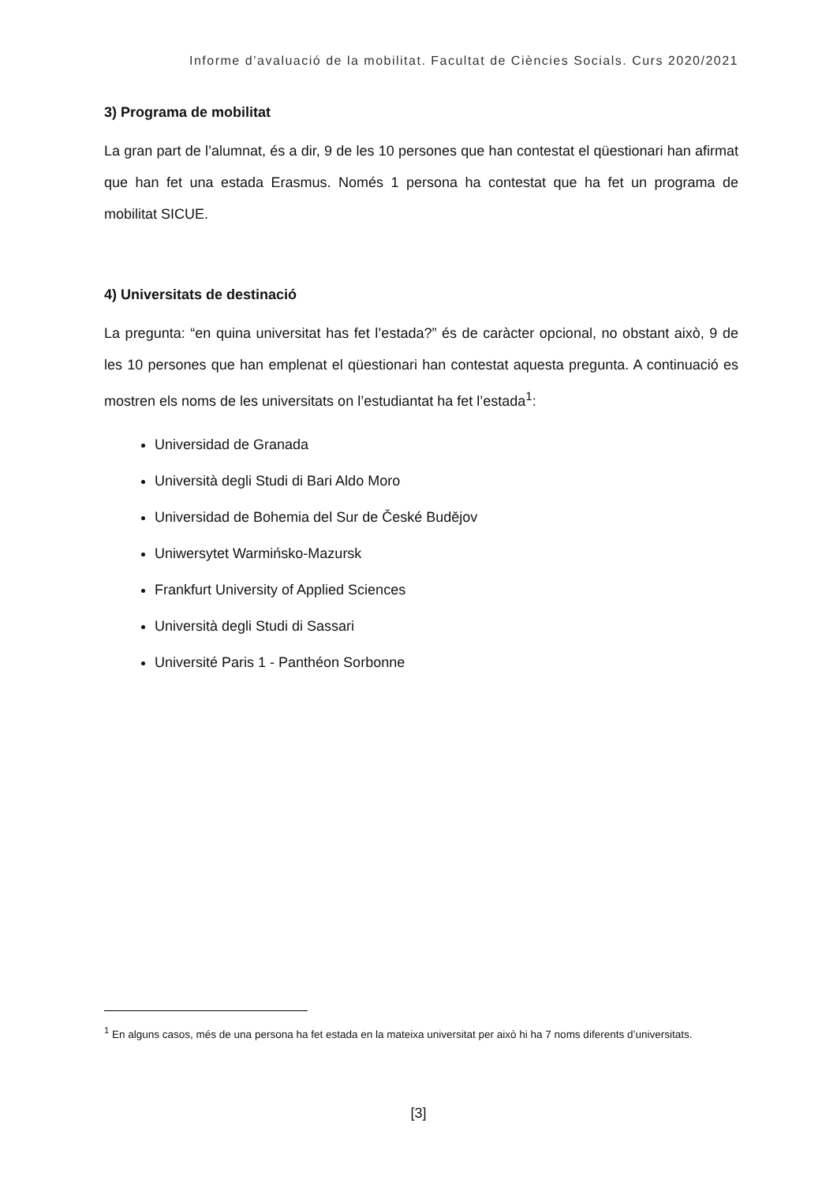Informe d’avaluació de la mobilitat. Facultat de Ciències Socials. Curs 2020/2021
3) Programa de mobilitat
La gran part de l’alumnat, és a dir, 9 de les 10 persones que han contestat el qüestionari han afirmat que han fet una estada Erasmus. Només 1 persona ha contestat que ha fet un programa de mobilitat SICUE.
4) Universitats de destinació
La pregunta: “en quina universitat has fet l’estada?” és de caràcter opcional, no obstant això, 9 de les 10 persones que han emplenat el qüestionari han contestat aquesta pregunta. A continuació es mostren els noms de les universitats on l’estudiantat ha fet l’estada<sup>1</sup>:
Universidad de Granada
Università degli Studi di Bari Aldo Moro
Universidad de Bohemia del Sur de České Budějov
Uniwersytet Warmińsko-Mazursk
Frankfurt University of Applied Sciences
Università degli Studi di Sassari
Université Paris 1 - Panthéon Sorbonne
<sup>1</sup> En alguns casos, més de una persona ha fet estada en la mateixa universitat per això hi ha 7 noms diferents d’universitats.
[3]